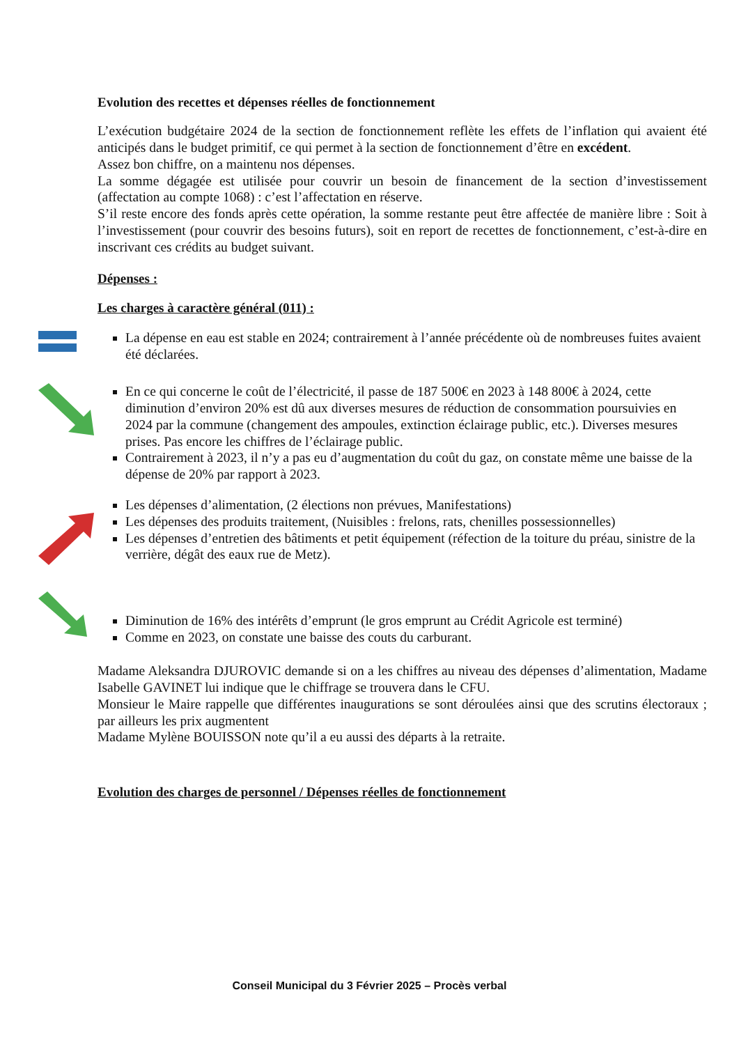Evolution des recettes et dépenses réelles de fonctionnement
L’exécution budgétaire 2024 de la section de fonctionnement reflète les effets de l’inflation qui avaient été anticipés dans le budget primitif, ce qui permet à la section de fonctionnement d’être en excédent.
Assez bon chiffre, on a maintenu nos dépenses.
La somme dégagée est utilisée pour couvrir un besoin de financement de la section d’investissement (affectation au compte 1068) : c’est l’affectation en réserve.
S’il reste encore des fonds après cette opération, la somme restante peut être affectée de manière libre : Soit à l’investissement (pour couvrir des besoins futurs), soit en report de recettes de fonctionnement, c’est-à-dire en inscrivant ces crédits au budget suivant.
Dépenses :
Les charges à caractère général (011) :
La dépense en eau est stable en 2024; contrairement à l’année précédente où de nombreuses fuites avaient été déclarées.
En ce qui concerne le coût de l’électricité, il passe de 187 500€ en 2023 à 148 800€ à 2024, cette diminution d’environ 20% est dû aux diverses mesures de réduction de consommation poursuivies en 2024 par la commune (changement des ampoules, extinction éclairage public, etc.). Diverses mesures prises. Pas encore les chiffres de l’éclairage public.
Contrairement à 2023, il n’y a pas eu d’augmentation du coût du gaz, on constate même une baisse de la dépense de 20% par rapport à 2023.
Les dépenses d’alimentation, (2 élections non prévues, Manifestations)
Les dépenses des produits traitement, (Nuisibles : frelons, rats, chenilles possessionnelles)
Les dépenses d’entretien des bâtiments et petit équipement (réfection de la toiture du préau, sinistre de la verrière, dégât des eaux rue de Metz).
Diminution de 16% des intérêts d’emprunt (le gros emprunt au Crédit Agricole est terminé)
Comme en 2023, on constate une baisse des couts du carburant.
Madame Aleksandra DJUROVIC demande si on a les chiffres au niveau des dépenses d’alimentation, Madame Isabelle GAVINET lui indique que le chiffrage se trouvera dans le CFU.
Monsieur le Maire rappelle que différentes inaugurations se sont déroulées ainsi que des scrutins électoraux ; par ailleurs les prix augmentent
Madame Mylène BOUISSON note qu’il a eu aussi des départs à la retraite.
Evolution des charges de personnel / Dépenses réelles de fonctionnement
Conseil Municipal du 3 Février 2025 – Procès verbal